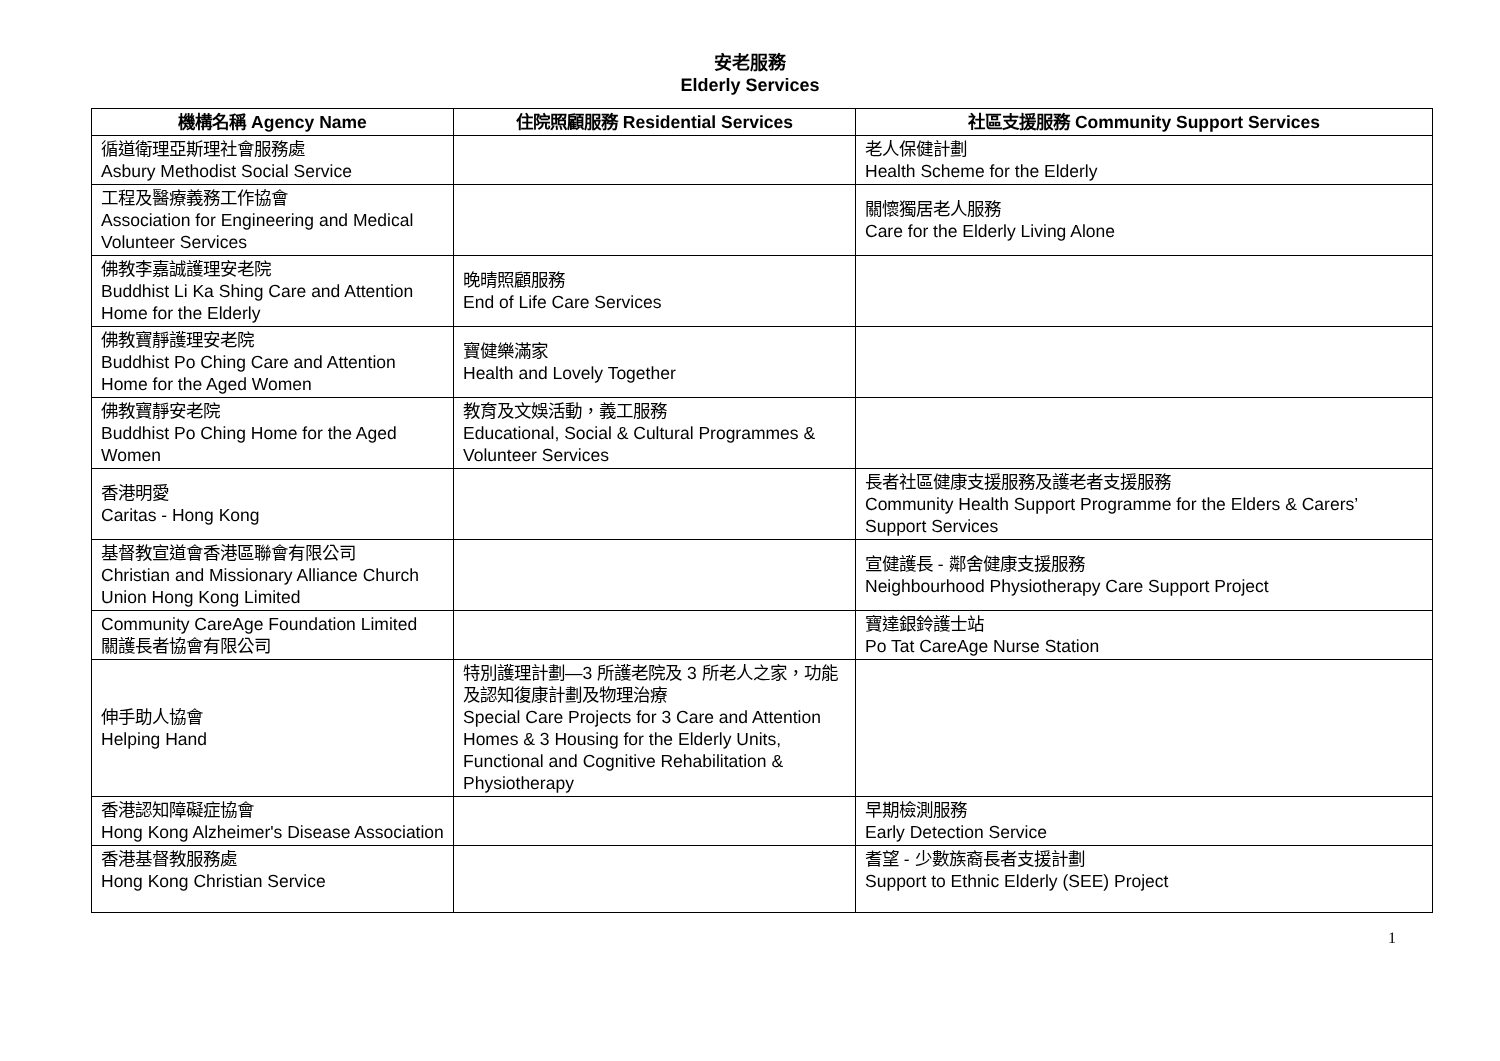安老服務
Elderly Services
| 機構名稱 Agency Name | 住院照顧服務 Residential Services | 社區支援服務 Community Support Services |
| --- | --- | --- |
| 循道衛理亞斯理社會服務處 Asbury Methodist Social Service | | 老人保健計劃 Health Scheme for the Elderly |
| 工程及醫療義務工作協會 Association for Engineering and Medical Volunteer Services | | 關懷獨居老人服務 Care for the Elderly Living Alone |
| 佛教李嘉誠護理安老院 Buddhist Li Ka Shing Care and Attention Home for the Elderly | 晚晴照顧服務 End of Life Care Services | |
| 佛教寶靜護理安老院 Buddhist Po Ching Care and Attention Home for the Aged Women | 寶健樂滿家 Health and Lovely Together | |
| 佛教寶靜安老院 Buddhist Po Ching Home for the Aged Women | 教育及文娛活動，義工服務 Educational, Social & Cultural Programmes & Volunteer Services | |
| 香港明愛 Caritas - Hong Kong | | 長者社區健康支援服務及護老者支援服務 Community Health Support Programme for the Elders & Carers’ Support Services |
| 基督教宣道會香港區聯會有限公司 Christian and Missionary Alliance Church Union Hong Kong Limited | | 宣健護長 - 鄰舍健康支援服務 Neighbourhood Physiotherapy Care Support Project |
| Community CareAge Foundation Limited 關護長者協會有限公司 | | 寶達銀鈴護士站 Po Tat CareAge Nurse Station |
| 伸手助人協會 Helping Hand | 特別護理計劃—3 所護老院及 3 所老人之家，功能及認知復康計劃及物理治療 Special Care Projects for 3 Care and Attention Homes & 3 Housing for the Elderly Units, Functional and Cognitive Rehabilitation & Physiotherapy | |
| 香港認知障礙症協會 Hong Kong Alzheimer's Disease Association | | 早期檢測服務 Early Detection Service |
| 香港基督教服務處 Hong Kong Christian Service | | 耆望 - 少數族裔長者支援計劃 Support to Ethnic Elderly (SEE) Project |
1